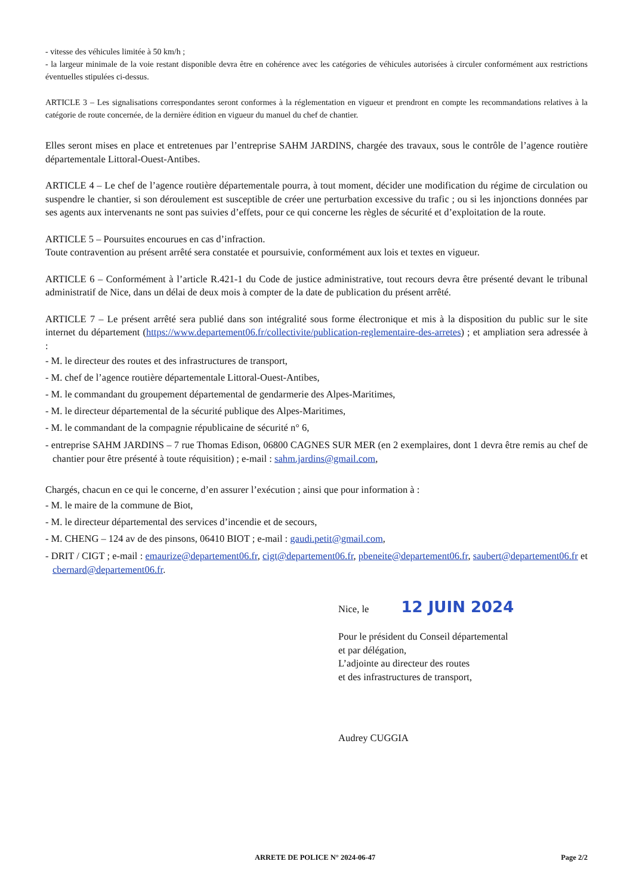- vitesse des véhicules limitée à 50 km/h ;
- la largeur minimale de la voie restant disponible devra être en cohérence avec les catégories de véhicules autorisées à circuler conformément aux restrictions éventuelles stipulées ci-dessus.
ARTICLE 3 – Les signalisations correspondantes seront conformes à la réglementation en vigueur et prendront en compte les recommandations relatives à la catégorie de route concernée, de la dernière édition en vigueur du manuel du chef de chantier.
Elles seront mises en place et entretenues par l’entreprise SAHM JARDINS, chargée des travaux, sous le contrôle de l’agence routière départementale Littoral-Ouest-Antibes.
ARTICLE 4 – Le chef de l’agence routière départementale pourra, à tout moment, décider une modification du régime de circulation ou suspendre le chantier, si son déroulement est susceptible de créer une perturbation excessive du trafic ; ou si les injonctions données par ses agents aux intervenants ne sont pas suivies d’effets, pour ce qui concerne les règles de sécurité et d’exploitation de la route.
ARTICLE 5 – Poursuites encourues en cas d’infraction.
Toute contravention au présent arrêté sera constatée et poursuivie, conformément aux lois et textes en vigueur.
ARTICLE 6 – Conformément à l’article R.421-1 du Code de justice administrative, tout recours devra être présenté devant le tribunal administratif de Nice, dans un délai de deux mois à compter de la date de publication du présent arrêté.
ARTICLE 7 – Le présent arrêté sera publié dans son intégralité sous forme électronique et mis à la disposition du public sur le site internet du département (https://www.departement06.fr/collectivite/publication-reglementaire-des-arretes) ; et ampliation sera adressée à :
- M. le directeur des routes et des infrastructures de transport,
- M. chef de l’agence routière départementale Littoral-Ouest-Antibes,
- M. le commandant du groupement départemental de gendarmerie des Alpes-Maritimes,
- M. le directeur départemental de la sécurité publique des Alpes-Maritimes,
- M. le commandant de la compagnie républicaine de sécurité n° 6,
- entreprise SAHM JARDINS – 7 rue Thomas Edison, 06800 CAGNES SUR MER (en 2 exemplaires, dont 1 devra être remis au chef de chantier pour être présenté à toute réquisition) ; e-mail : sahm.jardins@gmail.com,
Chargés, chacun en ce qui le concerne, d’en assurer l’exécution ; ainsi que pour information à :
- M. le maire de la commune de Biot,
- M. le directeur départemental des services d’incendie et de secours,
- M. CHENG – 124 av de des pinsons, 06410 BIOT ; e-mail : gaudi.petit@gmail.com,
- DRIT / CIGT ; e-mail : emaurize@departement06.fr, cigt@departement06.fr, pbeneite@departement06.fr, saubert@departement06.fr et cbernard@departement06.fr.
Nice, le 12 JUIN 2024
Pour le président du Conseil départemental
et par délégation,
L’adjointe au directeur des routes
et des infrastructures de transport,
Audrey CUGGIA
ARRETE DE POLICE N° 2024-06-47 Page 2/2